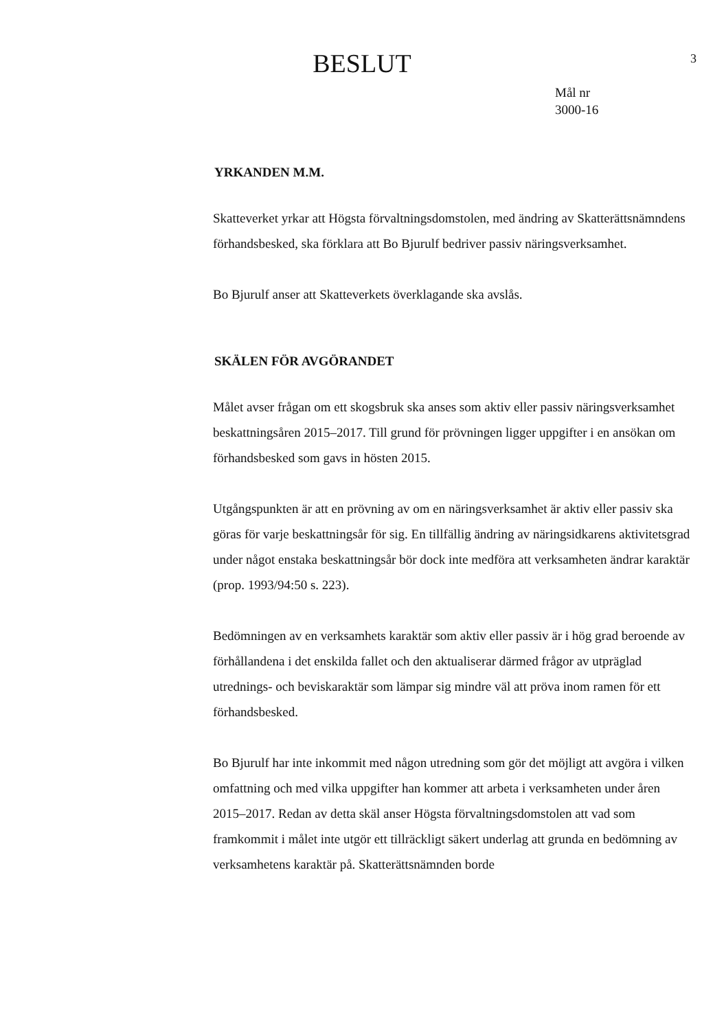3
BESLUT
Mål nr
3000-16
YRKANDEN M.M.
Skatteverket yrkar att Högsta förvaltningsdomstolen, med ändring av Skatte­rättsnämndens förhandsbesked, ska förklara att Bo Bjurulf bedriver passiv näringsverksamhet.
Bo Bjurulf anser att Skatteverkets överklagande ska avslås.
SKÄLEN FÖR AVGÖRANDET
Målet avser frågan om ett skogsbruk ska anses som aktiv eller passiv närings­verksamhet beskattningsåren 2015–2017. Till grund för prövningen ligger uppgifter i en ansökan om förhandsbesked som gavs in hösten 2015.
Utgångspunkten är att en prövning av om en näringsverksamhet är aktiv eller passiv ska göras för varje beskattningsår för sig. En tillfällig ändring av näringsidkarens aktivitetsgrad under något enstaka beskattningsår bör dock inte medföra att verksamheten ändrar karaktär (prop. 1993/94:50 s. 223).
Bedömningen av en verksamhets karaktär som aktiv eller passiv är i hög grad beroende av förhållandena i det enskilda fallet och den aktualiserar därmed frågor av utpräglad utrednings- och beviskaraktär som lämpar sig mindre väl att pröva inom ramen för ett förhandsbesked.
Bo Bjurulf har inte inkommit med någon utredning som gör det möjligt att avgöra i vilken omfattning och med vilka uppgifter han kommer att arbeta i verksamheten under åren 2015–2017. Redan av detta skäl anser Högsta förvaltningsdomstolen att vad som framkommit i målet inte utgör ett tillräckligt säkert underlag att grunda en bedömning av verksamhetens karaktär på. Skatterättsnämnden borde